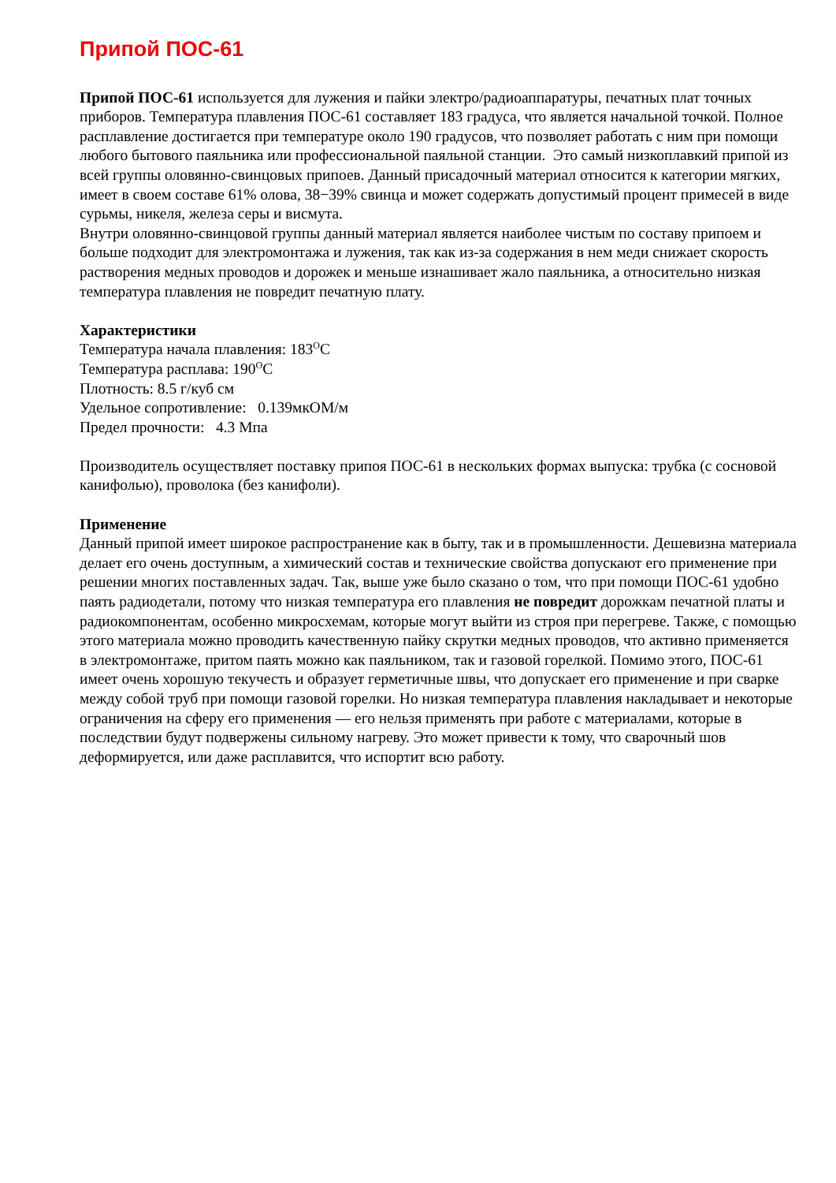Припой ПОС-61
Припой ПОС-61 используется для лужения и пайки электро/радиоаппаратуры, печатных плат точных приборов. Температура плавления ПОС-61 составляет 183 градуса, что является начальной точкой. Полное расплавление достигается при температуре около 190 градусов, что позволяет работать с ним при помощи любого бытового паяльника или профессиональной паяльной станции. Это самый низкоплавкий припой из всей группы оловянно-свинцовых припоев. Данный присадочный материал относится к категории мягких, имеет в своем составе 61% олова, 38−39% свинца и может содержать допустимый процент примесей в виде сурьмы, никеля, железа серы и висмута.
Внутри оловянно-свинцовой группы данный материал является наиболее чистым по составу припоем и больше подходит для электромонтажа и лужения, так как из-за содержания в нем меди снижает скорость растворения медных проводов и дорожек и меньше изнашивает жало паяльника, а относительно низкая температура плавления не повредит печатную плату.
Характеристики
Температура начала плавления: 183<sup>O</sup>C
Температура расплава: 190<sup>O</sup>C
Плотность: 8.5 г/куб см
Удельное сопротивление: 0.139мкОМ/м
Предел прочности: 4.3 Мпа
Производитель осуществляет поставку припоя ПОС-61 в нескольких формах выпуска: трубка (с сосновой канифолью), проволока (без канифоли).
Применение
Данный припой имеет широкое распространение как в быту, так и в промышленности. Дешевизна материала делает его очень доступным, а химический состав и технические свойства допускают его применение при решении многих поставленных задач. Так, выше уже было сказано о том, что при помощи ПОС-61 удобно паять радиодетали, потому что низкая температура его плавления не повредит дорожкам печатной платы и радиокомпонентам, особенно микросхемам, которые могут выйти из строя при перегреве. Также, с помощью этого материала можно проводить качественную пайку скрутки медных проводов, что активно применяется в электромонтаже, притом паять можно как паяльником, так и газовой горелкой. Помимо этого, ПОС-61 имеет очень хорошую текучесть и образует герметичные швы, что допускает его применение и при сварке между собой труб при помощи газовой горелки. Но низкая температура плавления накладывает и некоторые ограничения на сферу его применения — его нельзя применять при работе с материалами, которые в последствии будут подвержены сильному нагреву. Это может привести к тому, что сварочный шов деформируется, или даже расплавится, что испортит всю работу.